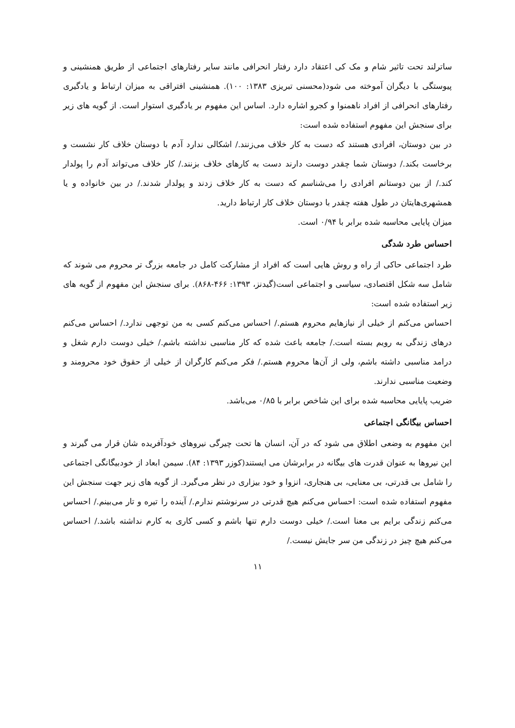ساترلند تحت تاثیر شام و مک کی اعتقاد دارد رفتار انحرافی مانند سایر رفتارهای اجتماعی از طریق همنشینی و پیوستگی با دیگران آموخته می شود(محسنی تبریزی ۱۳۸۳: ۱۰۰). همنشینی افتراقی به میزان ارتباط و یادگیری رفتارهای انحرافی از افراد ناهمنوا و کجرو اشاره دارد. اساس این مفهوم بر یادگیری استوار است. از گویه های زیر برای سنجش این مفهوم استفاده شده است:
در بین دوستان، افرادی هستند که دست به کار خلاف می‌زنند./ اشکالی ندارد آدم با دوستان خلاف کار نشست و برخاست بکند./ دوستان شما چقدر دوست دارند دست به کارهای خلاف بزنند./ کار خلاف می‌تواند آدم را پولدار کند./ از بین دوستانم افرادی را می‌شناسم که دست به کار خلاف زدند و پولدار شدند./ در بین خانواده و یا همشهری‌هایتان در طول هفته چقدر با دوستان خلاف کار ارتباط دارید.
میزان پایایی محاسبه شده برابر با ۰/۹۴ است.
احساس طرد شدگی
طرد اجتماعی حاکی از راه و روش هایی است که افراد از مشارکت کامل در جامعه بزرگ تر محروم می شوند که شامل سه شکل اقتصادی، سیاسی و اجتماعی است(گیدنز، ۱۳۹۳: ۴۶۶-۸۶۸). برای سنجش این مفهوم از گویه های زیر استفاده شده است:
احساس می‌کنم از خیلی از نیازهایم محروم هستم./ احساس می‌کنم کسی به من توجهی ندارد./ احساس می‌کنم درهای زندگی به رویم بسته است./ جامعه باعث شده که کار مناسبی نداشته باشم./ خیلی دوست دارم شغل و درامد مناسبی داشته باشم، ولی از آن‌ها محروم هستم./ فکر می‌کنم کارگران از خیلی از حقوق خود محرومند و وضعیت مناسبی ندارند.
ضریب پایایی محاسبه شده برای این شاخص برابر با ۰/۸۵ می‌باشد.
احساس بیگانگی اجتماعی
این مفهوم به وضعی اطلاق می شود که در آن، انسان ها تحت چیرگی نیروهای خودآفریده شان قرار می گیرند و این نیروها به عنوان قدرت های بیگانه در برابرشان می ایستند(کوزر ۱۳۹۳: ۸۴). سیمن ابعاد از خودبیگانگی اجتماعی را شامل بی قدرتی، بی معنایی، بی هنجاری، انزوا و خود بیزاری در نظر می‌گیرد. از گویه های زیر جهت سنجش این مفهوم استفاده شده است: احساس می‌کنم هیچ قدرتی در سرنوشتم ندارم./ آینده را تیره و تار می‌بینم./ احساس می‌کنم زندگی برایم بی معنا است./ خیلی دوست دارم تنها باشم و کسی کاری به کارم نداشته باشد./ احساس می‌کنم هیچ چیز در زندگی من سر جایش نیست./
۱۱